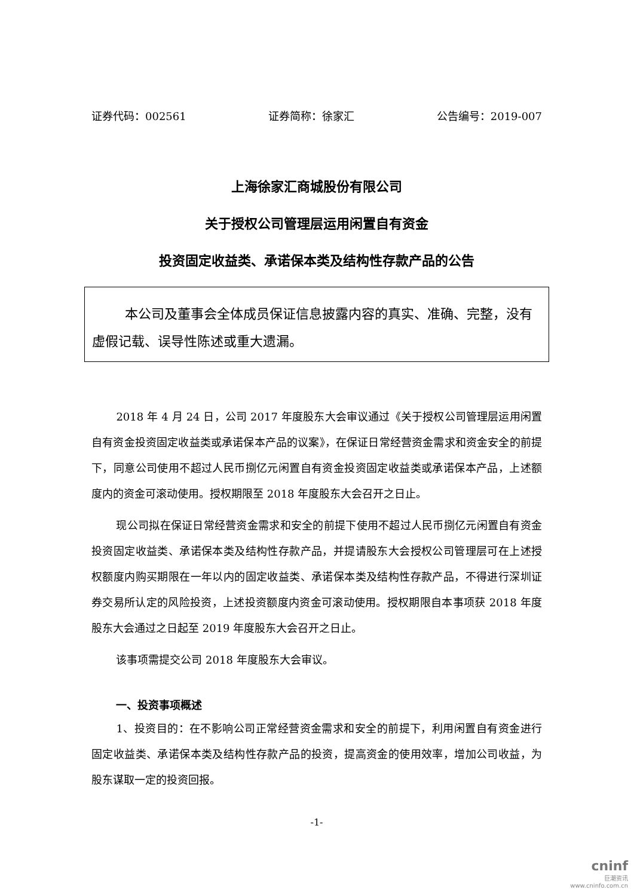证券代码：002561 证券简称：徐家汇 公告编号：2019-007
上海徐家汇商城股份有限公司
关于授权公司管理层运用闲置自有资金
投资固定收益类、承诺保本类及结构性存款产品的公告
本公司及董事会全体成员保证信息披露内容的真实、准确、完整，没有虚假记载、误导性陈述或重大遗漏。
2018 年 4 月 24 日，公司 2017 年度股东大会审议通过《关于授权公司管理层运用闲置自有资金投资固定收益类或承诺保本产品的议案》，在保证日常经营资金需求和资金安全的前提下，同意公司使用不超过人民币捌亿元闲置自有资金投资固定收益类或承诺保本产品，上述额度内的资金可滚动使用。授权期限至 2018 年度股东大会召开之日止。
现公司拟在保证日常经营资金需求和安全的前提下使用不超过人民币捌亿元闲置自有资金投资固定收益类、承诺保本类及结构性存款产品，并提请股东大会授权公司管理层可在上述授权额度内购买期限在一年以内的固定收益类、承诺保本类及结构性存款产品，不得进行深圳证券交易所认定的风险投资，上述投资额度内资金可滚动使用。授权期限自本事项获 2018 年度股东大会通过之日起至 2019 年度股东大会召开之日止。
该事项需提交公司 2018 年度股东大会审议。
一、投资事项概述
1、投资目的：在不影响公司正常经营资金需求和安全的前提下，利用闲置自有资金进行固定收益类、承诺保本类及结构性存款产品的投资，提高资金的使用效率，增加公司收益，为股东谋取一定的投资回报。
-1-
cninf
巨潮资讯
www.cninfo.com.cn